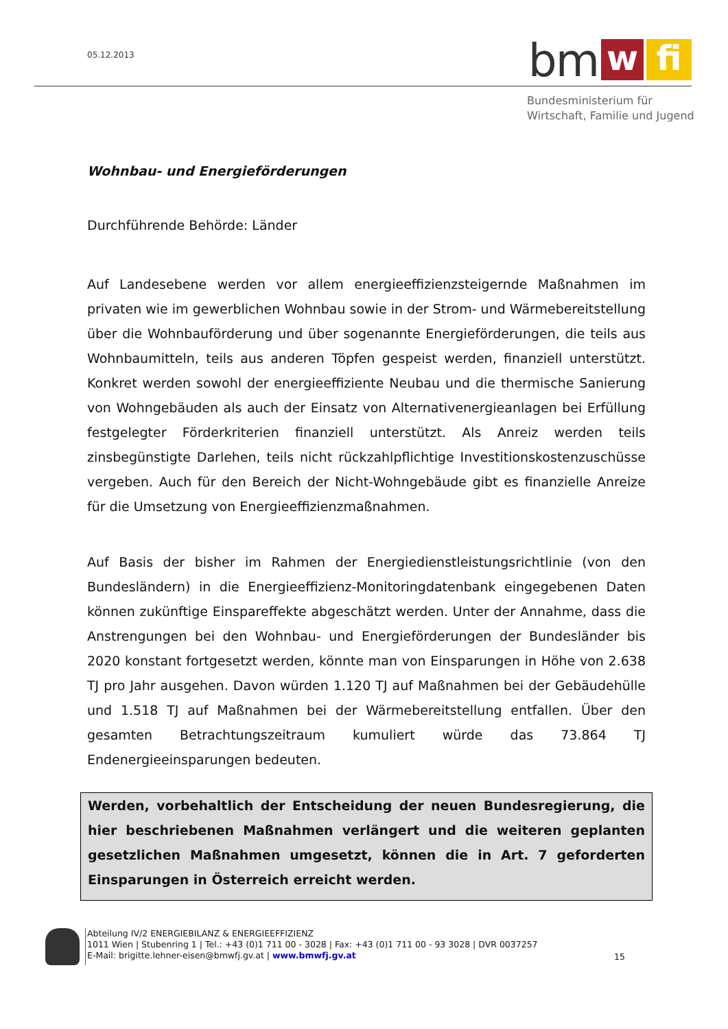05.12.2013
bm w fi
Bundesministerium für
Wirtschaft, Familie und Jugend
Wohnbau- und Energieförderungen
Durchführende Behörde: Länder
Auf Landesebene werden vor allem energieeffizienzsteigernde Maßnahmen im privaten wie im gewerblichen Wohnbau sowie in der Strom- und Wärmebereitstellung über die Wohnbauförderung und über sogenannte Energieförderungen, die teils aus Wohnbaumitteln, teils aus anderen Töpfen gespeist werden, finanziell unterstützt. Konkret werden sowohl der energieeffiziente Neubau und die thermische Sanierung von Wohngebäuden als auch der Einsatz von Alternativenergieanlagen bei Erfüllung festgelegter Förderkriterien finanziell unterstützt. Als Anreiz werden teils zinsbegünstigte Darlehen, teils nicht rückzahlpflichtige Investitionskostenzuschüsse vergeben. Auch für den Bereich der Nicht-Wohngebäude gibt es finanzielle Anreize für die Umsetzung von Energieeffizienzmaßnahmen.
Auf Basis der bisher im Rahmen der Energiedienstleistungsrichtlinie (von den Bundesländern) in die Energieeffizienz-Monitoringdatenbank eingegebenen Daten können zukünftige Einspareffekte abgeschätzt werden. Unter der Annahme, dass die Anstrengungen bei den Wohnbau- und Energieförderungen der Bundesländer bis 2020 konstant fortgesetzt werden, könnte man von Einsparungen in Höhe von 2.638 TJ pro Jahr ausgehen. Davon würden 1.120 TJ auf Maßnahmen bei der Gebäudehülle und 1.518 TJ auf Maßnahmen bei der Wärmebereitstellung entfallen. Über den gesamten Betrachtungszeitraum kumuliert würde das 73.864 TJ Endenergieeinsparungen bedeuten.
Werden, vorbehaltlich der Entscheidung der neuen Bundesregierung, die hier beschriebenen Maßnahmen verlängert und die weiteren geplanten gesetzlichen Maßnahmen umgesetzt, können die in Art. 7 geforderten Einsparungen in Österreich erreicht werden.
Abteilung IV/2 ENERGIEBILANZ & ENERGIEEFFIZIENZ
1011 Wien | Stubenring 1 | Tel.: +43 (0)1 711 00 - 3028 | Fax: +43 (0)1 711 00 - 93 3028 | DVR 0037257
E-Mail: brigitte.lehner-eisen@bmwfj.gv.at | www.bmwfj.gv.at
15